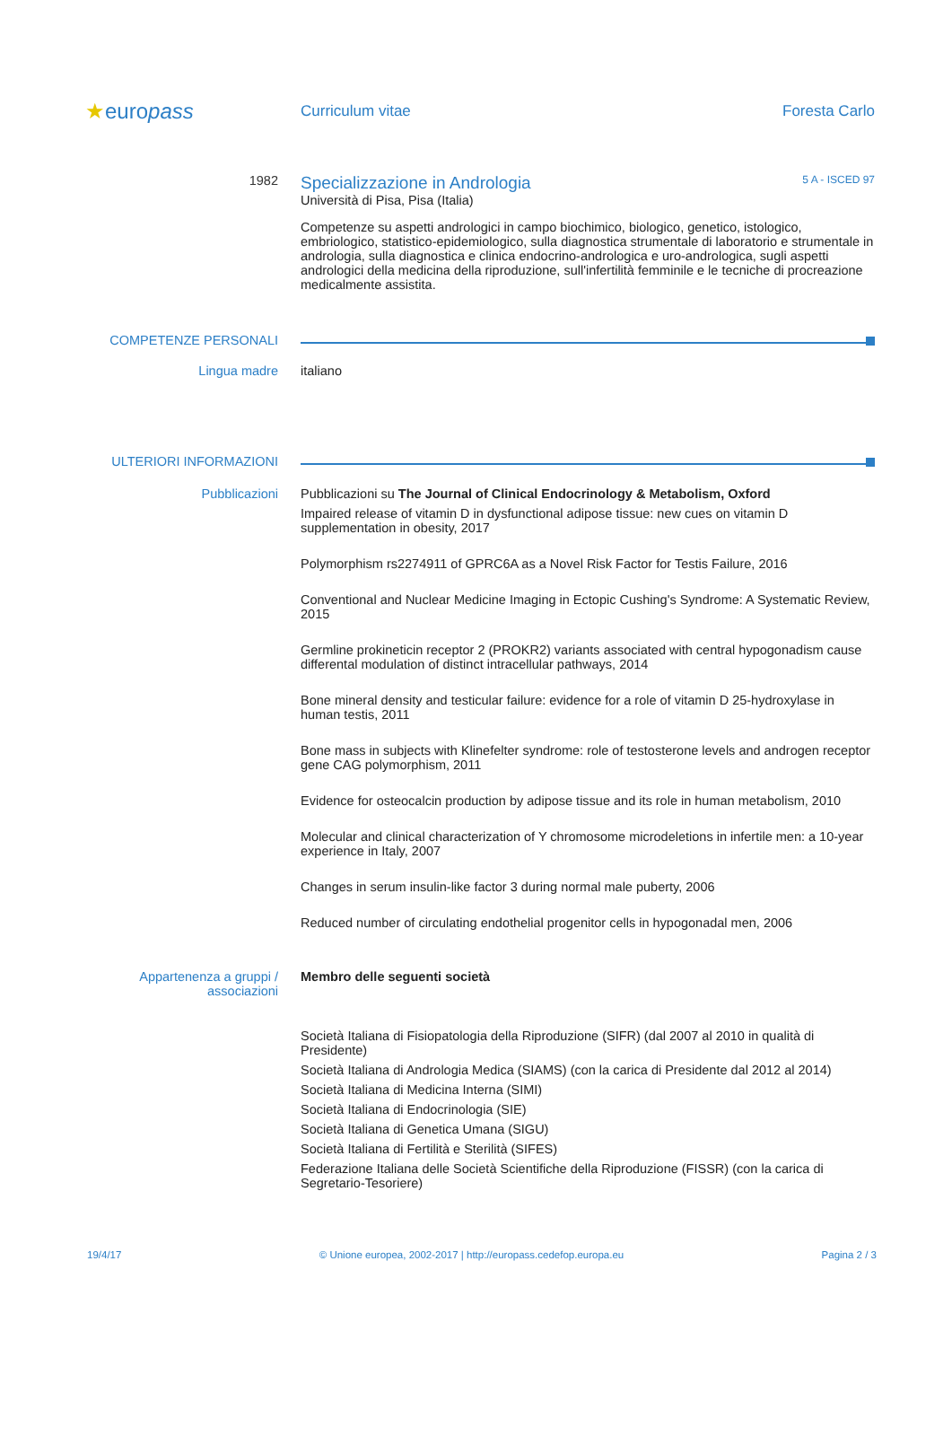★europass
Curriculum vitae Foresta Carlo
1982
Specializzazione in Andrologia 5 A - ISCED 97
Università di Pisa, Pisa (Italia)
Competenze su aspetti andrologici in campo biochimico, biologico, genetico, istologico, embriologico, statistico-epidemiologico, sulla diagnostica strumentale di laboratorio e strumentale in andrologia, sulla diagnostica e clinica endocrino-andrologica e uro-andrologica, sugli aspetti andrologici della medicina della riproduzione, sull'infertilità femminile e le tecniche di procreazione medicalmente assistita.
COMPETENZE PERSONALI
Lingua madre italiano
ULTERIORI INFORMAZIONI
Pubblicazioni Pubblicazioni su The Journal of Clinical Endocrinology & Metabolism, Oxford
Impaired release of vitamin D in dysfunctional adipose tissue: new cues on vitamin D supplementation in obesity, 2017
Polymorphism rs2274911 of GPRC6A as a Novel Risk Factor for Testis Failure, 2016
Conventional and Nuclear Medicine Imaging in Ectopic Cushing's Syndrome: A Systematic Review, 2015
Germline prokineticin receptor 2 (PROKR2) variants associated with central hypogonadism cause differental modulation of distinct intracellular pathways, 2014
Bone mineral density and testicular failure: evidence for a role of vitamin D 25-hydroxylase in human testis, 2011
Bone mass in subjects with Klinefelter syndrome: role of testosterone levels and androgen receptor gene CAG polymorphism, 2011
Evidence for osteocalcin production by adipose tissue and its role in human metabolism, 2010
Molecular and clinical characterization of Y chromosome microdeletions in infertile men: a 10-year experience in Italy, 2007
Changes in serum insulin-like factor 3 during normal male puberty, 2006
Reduced number of circulating endothelial progenitor cells in hypogonadal men, 2006
Appartenenza a gruppi / associazioni
Membro delle seguenti società
Società Italiana di Fisiopatologia della Riproduzione (SIFR) (dal 2007 al 2010 in qualità di Presidente)
Società Italiana di Andrologia Medica (SIAMS) (con la carica di Presidente dal 2012 al 2014)
Società Italiana di Medicina Interna (SIMI)
Società Italiana di Endocrinologia (SIE)
Società Italiana di Genetica Umana (SIGU)
Società Italiana di Fertilità e Sterilità (SIFES)
Federazione Italiana delle Società Scientifiche della Riproduzione (FISSR) (con la carica di Segretario-Tesoriere)
19/4/17 © Unione europea, 2002-2017 | http://europass.cedefop.europa.eu Pagina 2 / 3